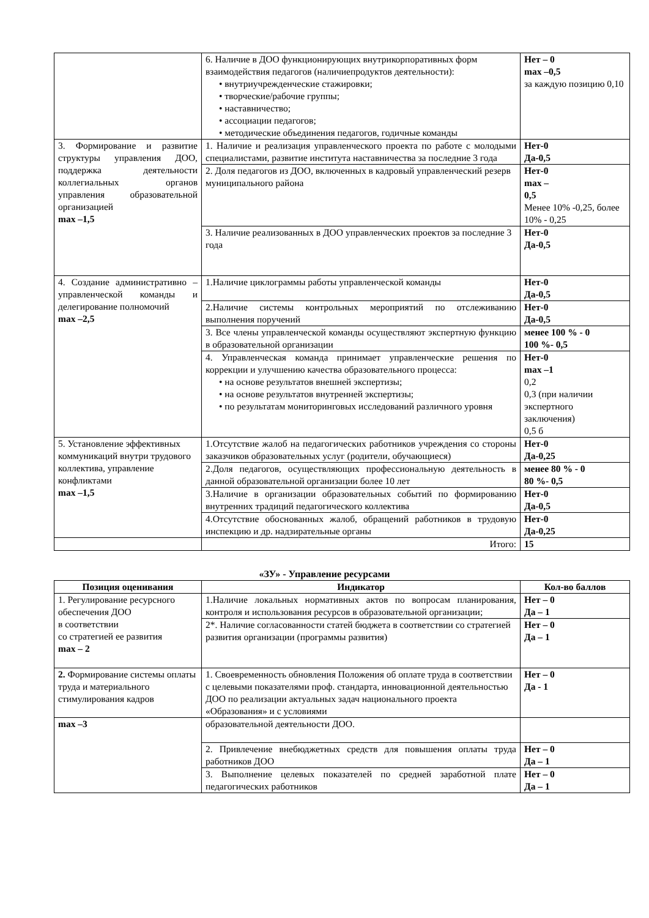| | 6. Наличие в ДОО функционирующих внутрикорпоративных форм взаимодействия педагогов (наличиепродуктов деятельности): • внутриучрежденческие стажировки; • творческие/рабочие группы; • наставничество; • ассоциации педагогов; • методические объединения педагогов, годичные команды | Нет – 0 max –0,5 за каждую позицию 0,10 |
| 3. Формирование и развитие структуры управления ДОО, поддержка деятельности коллегиальных органов управления образовательной организацией max –1,5 | 1. Наличие и реализация управленческого проекта по работе с молодыми специалистами, развитие института наставничества за последние 3 года | Нет-0 Да-0,5 |
| | 2. Доля педагогов из ДОО, включенных в кадровый управленческий резерв муниципального района | Нет-0 max – 0,5 Менее 10% -0,25, более 10% - 0,25 |
| | 3. Наличие реализованных в ДОО управленческих проектов за последние 3 года | Нет-0 Да-0,5 |
| 4. Создание административно – управленческой команды и делегирование полномочий max –2,5 | 1.Наличие циклограммы работы управленческой команды | Нет-0 Да-0,5 |
| | 2.Наличие системы контрольных мероприятий по отслеживанию выполнения поручений | Нет-0 Да-0,5 |
| | 3. Все члены управленческой команды осуществляют экспертную функцию в образовательной организации | менее 100 % - 0 100 %- 0,5 |
| | 4. Управленческая команда принимает управленческие решения по коррекции и улучшению качества образовательного процесса: • на основе результатов внешней экспертизы; • на основе результатов внутренней экспертизы; • по результатам мониторинговых исследований различного уровня | Нет-0 max –1 0,2 0,3 (при наличии экспертного заключения) 0,5 б |
| 5. Установление эффективных коммуникаций внутри трудового коллектива, управление конфликтами max –1,5 | 1.Отсутствие жалоб на педагогических работников учреждения со стороны заказчиков образовательных услуг (родители, обучающиеся) | Нет-0 Да-0,25 |
| | 2.Доля педагогов, осуществляющих профессиональную деятельность в данной образовательной организации более 10 лет | менее 80 % - 0 80 %- 0,5 |
| | 3.Наличие в организации образовательных событий по формированию внутренних традиций педагогического коллектива | Нет-0 Да-0,5 |
| | 4.Отсутствие обоснованных жалоб, обращений работников в трудовую инспекцию и др. надзирательные органы | Нет-0 Да-0,25 |
| | Итого: | 15 |
«ЗУ» - Управление ресурсами
| Позиция оценивания | Индикатор | Кол-во баллов |
| --- | --- | --- |
| 1. Регулирование ресурсного обеспечения ДОО в соответствии со стратегией ее развития max – 2 | 1.Наличие локальных нормативных актов по вопросам планирования, контроля и использования ресурсов в образовательной организации; | Нет – 0 Да – 1 |
| | 2*. Наличие согласованности статей бюджета в соответствии со стратегией развития организации (программы развития) | Нет – 0 Да – 1 |
| 2. Формирование системы оплаты труда и материального стимулирования кадров | 1. Своевременность обновления Положения об оплате труда в соответствии с целевыми показателями проф. стандарта, инновационной деятельностью ДОО по реализации актуальных задач национального проекта «Образования» и с условиями | Нет – 0 Да - 1 |
| max –3 | образовательной деятельности ДОО. | |
| | 2. Привлечение внебюджетных средств для повышения оплаты труда работников ДОО | Нет – 0 Да – 1 |
| | 3. Выполнение целевых показателей по средней заработной плате педагогических работников | Нет – 0 Да – 1 |